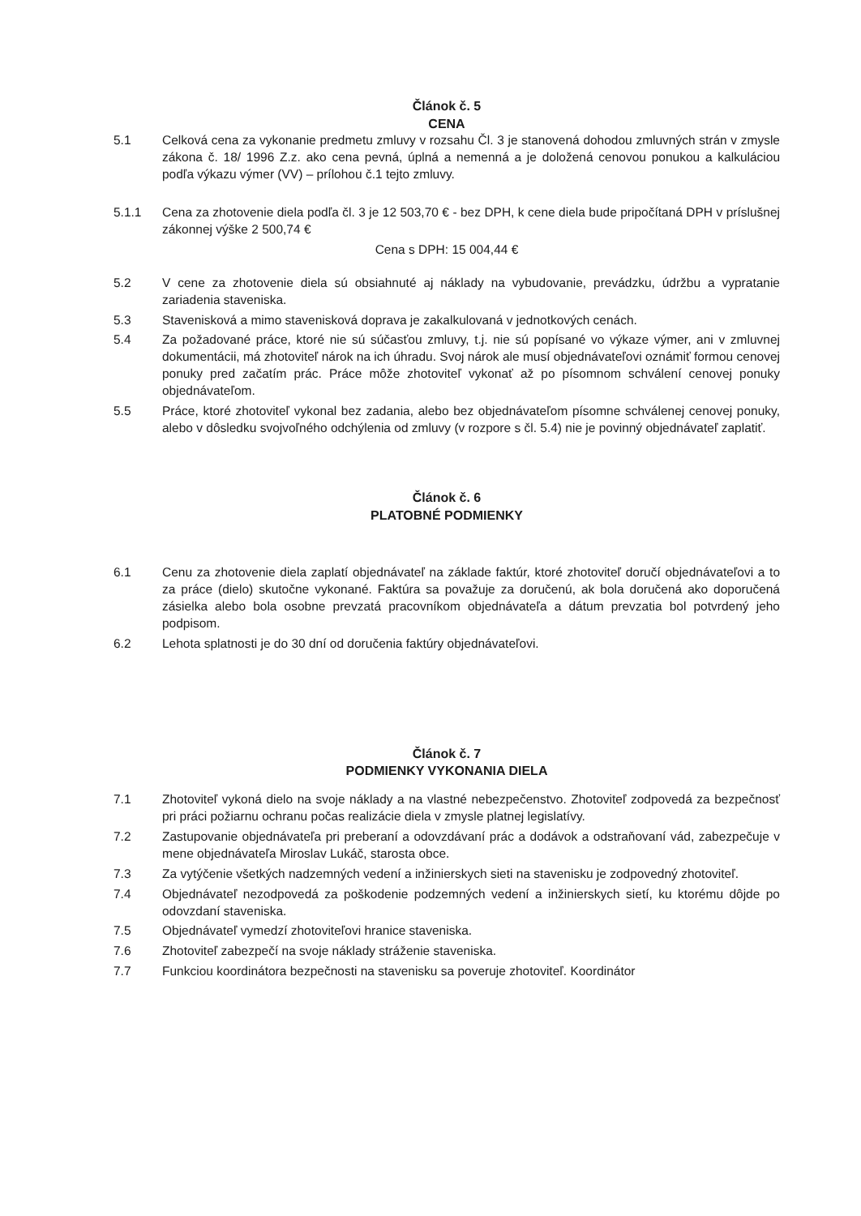Článok č. 5
CENA
5.1 Celková cena za vykonanie predmetu zmluvy v rozsahu Čl. 3 je stanovená dohodou zmluvných strán v zmysle zákona č. 18/ 1996 Z.z. ako cena pevná, úplná a nemenná a je doložená cenovou ponukou a kalkuláciou podľa výkazu výmer (VV) – prílohou č.1 tejto zmluvy.
5.1.1 Cena za zhotovenie diela podľa čl. 3 je 12 503,70 € - bez DPH, k cene diela bude pripočítaná DPH v príslušnej zákonnej výške 2 500,74 €
Cena s DPH: 15 004,44 €
5.2 V cene za zhotovenie diela sú obsiahnuté aj náklady na vybudovanie, prevádzku, údržbu a vypratanie zariadenia staveniska.
5.3 Stavenisková a mimo stavenisková doprava je zakalkulovaná v jednotkových cenách.
5.4 Za požadované práce, ktoré nie sú súčasťou zmluvy, t.j. nie sú popísané vo výkaze výmer, ani v zmluvnej dokumentácii, má zhotoviteľ nárok na ich úhradu. Svoj nárok ale musí objednávateľovi oznámiť formou cenovej ponuky pred začatím prác. Práce môže zhotoviteľ vykonať až po písomnom schválení cenovej ponuky objednávateľom.
5.5 Práce, ktoré zhotoviteľ vykonal bez zadania, alebo bez objednávateľom písomne schválenej cenovej ponuky, alebo v dôsledku svojvoľného odchýlenia od zmluvy (v rozpore s čl. 5.4) nie je povinný objednávateľ zaplatiť.
Článok č. 6
PLATOBNÉ PODMIENKY
6.1 Cenu za zhotovenie diela zaplatí objednávateľ na základe faktúr, ktoré zhotoviteľ doručí objednávateľovi a to za práce (dielo) skutočne vykonané. Faktúra sa považuje za doručenú, ak bola doručená ako doporučená zásielka alebo bola osobne prevzatá pracovníkom objednávateľa a dátum prevzatia bol potvrdený jeho podpisom.
6.2 Lehota splatnosti je do 30 dní od doručenia faktúry objednávateľovi.
Článok č. 7
PODMIENKY VYKONANIA DIELA
7.1 Zhotoviteľ vykoná dielo na svoje náklady a na vlastné nebezpečenstvo. Zhotoviteľ zodpovedá za bezpečnosť pri práci požiarnu ochranu počas realizácie diela v zmysle platnej legislatívy.
7.2 Zastupovanie objednávateľa pri preberaní a odovzdávaní prác a dodávok a odstraňovaní vád, zabezpečuje v mene objednávateľa Miroslav Lukáč, starosta obce.
7.3 Za vytýčenie všetkých nadzemných vedení a inžinierskych sieti na stavenisku je zodpovedný zhotoviteľ.
7.4 Objednávateľ nezodpovedá za poškodenie podzemných vedení a inžinierskych sietí, ku ktorému dôjde po odovzdaní staveniska.
7.5 Objednávateľ vymedzí zhotoviteľovi hranice staveniska.
7.6 Zhotoviteľ zabezpečí na svoje náklady stráženie staveniska.
7.7 Funkciou koordinátora bezpečnosti na stavenisku sa poveruje zhotoviteľ. Koordinátor